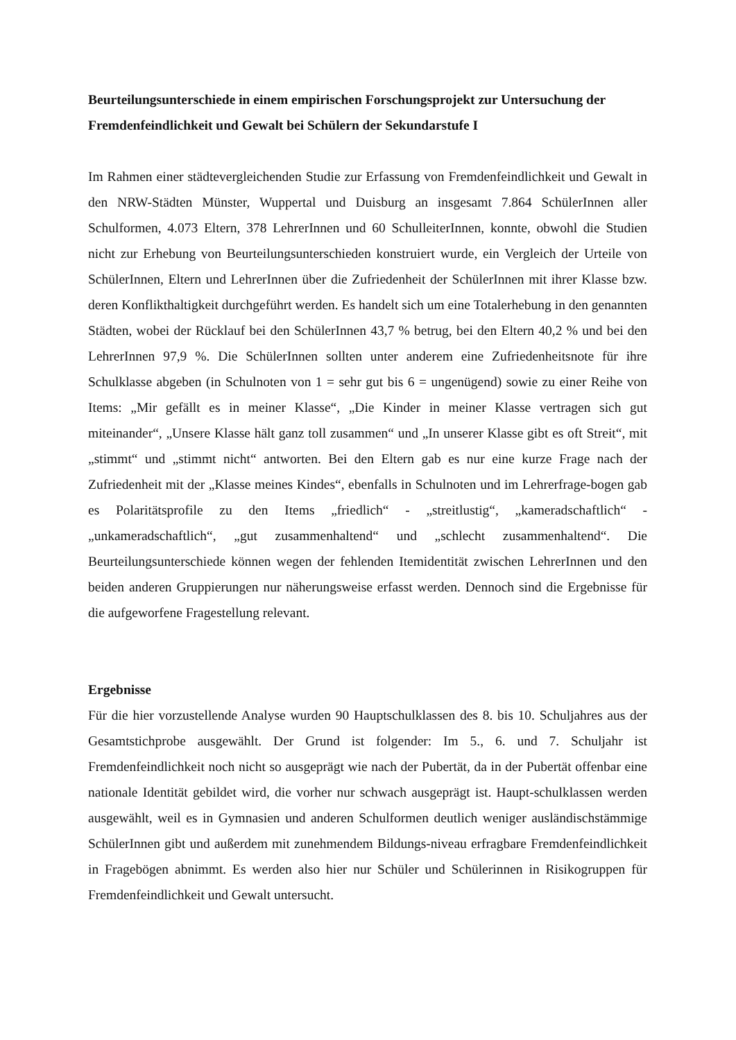Beurteilungsunterschiede in einem empirischen Forschungsprojekt zur Untersuchung der Fremdenfeindlichkeit und Gewalt bei Schülern der Sekundarstufe I
Im Rahmen einer städtevergleichenden Studie zur Erfassung von Fremdenfeindlichkeit und Gewalt in den NRW-Städten Münster, Wuppertal und Duisburg an insgesamt 7.864 SchülerInnen aller Schulformen, 4.073 Eltern, 378 LehrerInnen und 60 SchulleiterInnen, konnte, obwohl die Studien nicht zur Erhebung von Beurteilungsunterschieden konstruiert wurde, ein Vergleich der Urteile von SchülerInnen, Eltern und LehrerInnen über die Zufriedenheit der SchülerInnen mit ihrer Klasse bzw. deren Konflikthaltigkeit durchgeführt werden. Es handelt sich um eine Totalerhebung in den genannten Städten, wobei der Rücklauf bei den SchülerInnen 43,7 % betrug, bei den Eltern 40,2 % und bei den LehrerInnen 97,9 %. Die SchülerInnen sollten unter anderem eine Zufriedenheitsnote für ihre Schulklasse abgeben (in Schulnoten von 1 = sehr gut bis 6 = ungenügend) sowie zu einer Reihe von Items: „Mir gefällt es in meiner Klasse“, „Die Kinder in meiner Klasse vertragen sich gut miteinander“, „Unsere Klasse hält ganz toll zusammen“ und „In unserer Klasse gibt es oft Streit“, mit „stimmt“ und „stimmt nicht“ antworten. Bei den Eltern gab es nur eine kurze Frage nach der Zufriedenheit mit der „Klasse meines Kindes“, ebenfalls in Schulnoten und im Lehrerfrage-bogen gab es Polaritätsprofile zu den Items „friedlich“ - „streitlustig“, „kameradschaftlich“ - „unkameradschaftlich“, „gut zusammenhaltend“ und „schlecht zusammenhaltend“. Die Beurteilungsunterschiede können wegen der fehlenden Itemidentität zwischen LehrerInnen und den beiden anderen Gruppierungen nur näherungsweise erfasst werden. Dennoch sind die Ergebnisse für die aufgeworfene Fragestellung relevant.
Ergebnisse
Für die hier vorzustellende Analyse wurden 90 Hauptschulklassen des 8. bis 10. Schuljahres aus der Gesamtstichprobe ausgewählt. Der Grund ist folgender: Im 5., 6. und 7. Schuljahr ist Fremdenfeindlichkeit noch nicht so ausgeprägt wie nach der Pubertät, da in der Pubertät offenbar eine nationale Identität gebildet wird, die vorher nur schwach ausgeprägt ist. Haupt-schulklassen werden ausgewählt, weil es in Gymnasien und anderen Schulformen deutlich weniger ausländischstämmige SchülerInnen gibt und außerdem mit zunehmendem Bildungs-niveau erfragbare Fremdenfeindlichkeit in Fragebögen abnimmt. Es werden also hier nur Schüler und Schülerinnen in Risikogruppen für Fremdenfeindlichkeit und Gewalt untersucht.